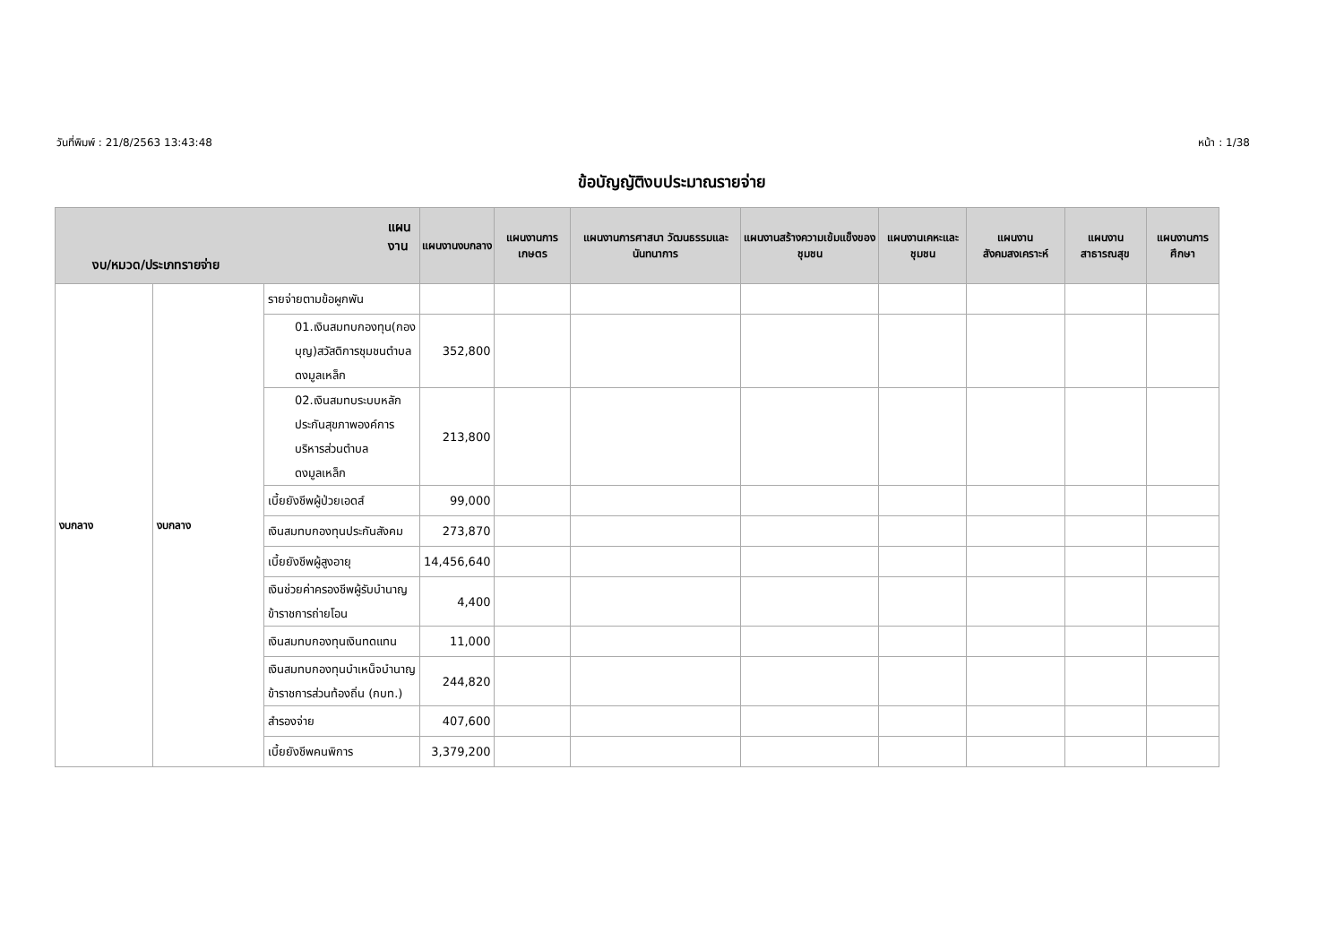วันที่พิมพ์ : 21/8/2563 13:43:48 หน้า : 1/38
ข้อบัญญัติงบประมาณรายจ่าย
| แผนงาน งบ/หมวด/ประเภทรายจ่าย | | | แผนงานงบกลาง | แผนงานการเกษตร | แผนงานการศาสนา วัฒนธรรมและนันทนาการ | แผนงานสร้างความเข้มแข็งของชุมชน | แผนงานเคหะและชุมชน | แผนงานสังคมสงเคราะห์ | แผนงานสาธารณสุข | แผนงานการศึกษา |
| --- | --- | --- | --- | --- | --- | --- | --- | --- | --- | --- |
| งบกลาง | งบกลาง | รายจ่ายตามข้อผูกพัน | | | | | | | | |
| | | 01.เงินสมทบกองทุน(กองบุญ)สวัสดิการชุมชนตำบลดงมูลเหล็ก | 352,800 | | | | | | | |
| | | 02.เงินสมทบระบบหลักประกันสุขภาพองค์การบริหารส่วนตำบลดงมูลเหล็ก | 213,800 | | | | | | | |
| | | เบี้ยยังชีพผู้ป่วยเอดส์ | 99,000 | | | | | | | |
| | | เงินสมทบกองทุนประกันสังคม | 273,870 | | | | | | | |
| | | เบี้ยยังชีพผู้สูงอายุ | 14,456,640 | | | | | | | |
| | | เงินช่วยค่าครองชีพผู้รับบำนาญข้าราชการถ่ายโอน | 4,400 | | | | | | | |
| | | เงินสมทบกองทุนเงินทดแทน | 11,000 | | | | | | | |
| | | เงินสมทบกองทุนบำเหน็จบำนาญข้าราชการส่วนท้องถิ่น (กบท.) | 244,820 | | | | | | | |
| | | สำรองจ่าย | 407,600 | | | | | | | |
| | | เบี้ยยังชีพคนพิการ | 3,379,200 | | | | | | | |